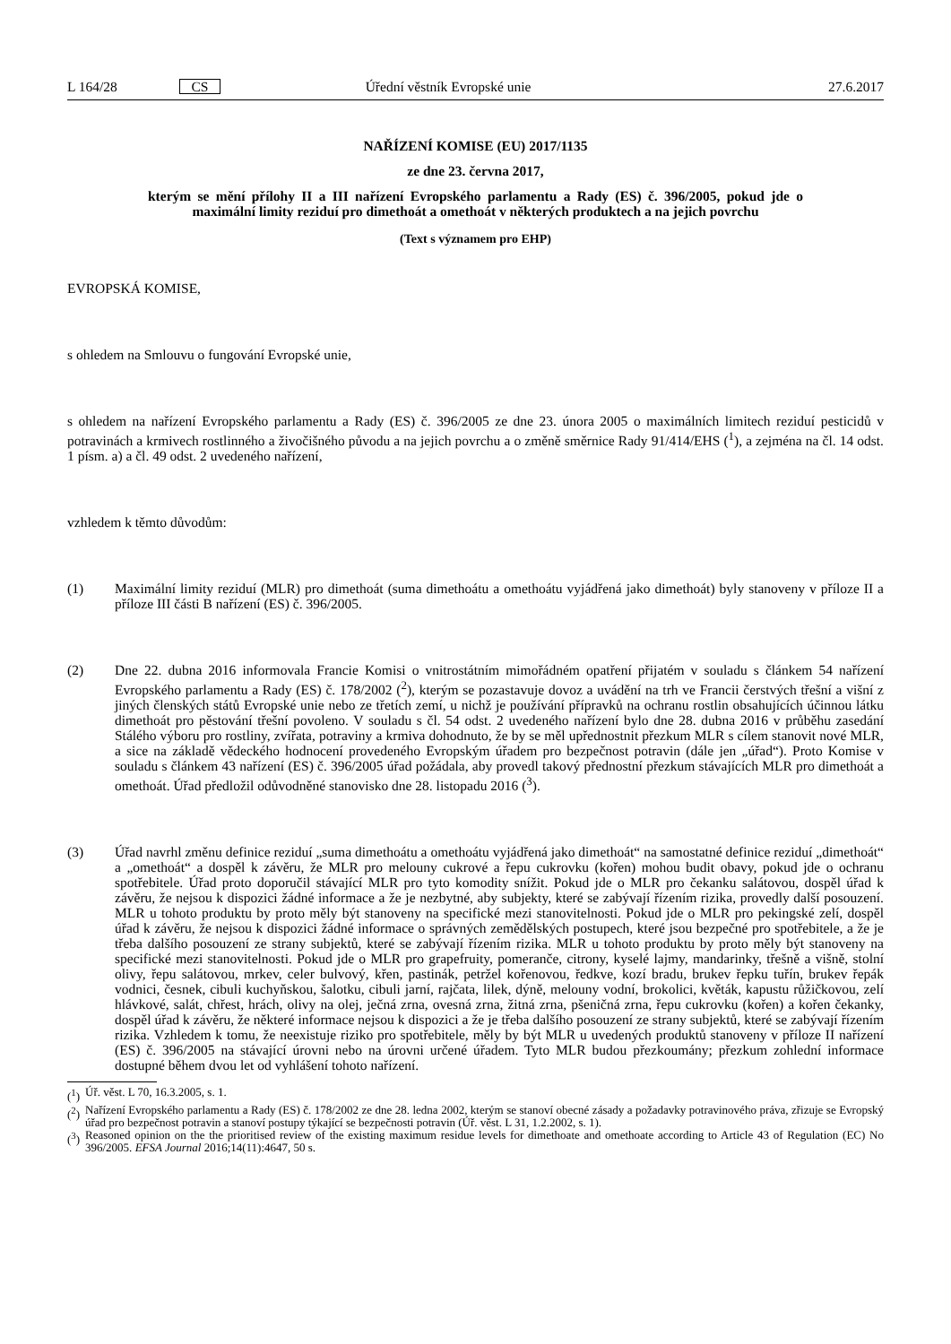L 164/28 CS Úřední věstník Evropské unie 27.6.2017
NAŘÍZENÍ KOMISE (EU) 2017/1135
ze dne 23. června 2017,
kterým se mění přílohy II a III nařízení Evropského parlamentu a Rady (ES) č. 396/2005, pokud jde o maximální limity reziduí pro dimethoát a omethoát v některých produktech a na jejich povrchu
(Text s významem pro EHP)
EVROPSKÁ KOMISE,
s ohledem na Smlouvu o fungování Evropské unie,
s ohledem na nařízení Evropského parlamentu a Rady (ES) č. 396/2005 ze dne 23. února 2005 o maximálních limitech reziduí pesticidů v potravinách a krmivech rostlinného a živočišného původu a na jejich povrchu a o změně směrnice Rady 91/414/EHS (<sup>1</sup>), a zejména na čl. 14 odst. 1 písm. a) a čl. 49 odst. 2 uvedeného nařízení,
vzhledem k těmto důvodům:
(1) Maximální limity reziduí (MLR) pro dimethoát (suma dimethoátu a omethoátu vyjádřená jako dimethoát) byly stanoveny v příloze II a příloze III části B nařízení (ES) č. 396/2005.
(2) Dne 22. dubna 2016 informovala Francie Komisi o vnitrostátním mimořádném opatření přijatém v souladu s článkem 54 nařízení Evropského parlamentu a Rady (ES) č. 178/2002 (<sup>2</sup>), kterým se pozastavuje dovoz a uvádění na trh ve Francii čerstvých třešní a višní z jiných členských států Evropské unie nebo ze třetích zemí, u nichž je používání přípravků na ochranu rostlin obsahujících účinnou látku dimethoát pro pěstování třešní povoleno. V souladu s čl. 54 odst. 2 uvedeného nařízení bylo dne 28. dubna 2016 v průběhu zasedání Stálého výboru pro rostliny, zvířata, potraviny a krmiva dohodnuto, že by se měl upřednostnit přezkum MLR s cílem stanovit nové MLR, a sice na základě vědeckého hodnocení provedeného Evropským úřadem pro bezpečnost potravin (dále jen „úřad“). Proto Komise v souladu s článkem 43 nařízení (ES) č. 396/2005 úřad požádala, aby provedl takový přednostní přezkum stávajících MLR pro dimethoát a omethoát. Úřad předložil odůvodněné stanovisko dne 28. listopadu 2016 (<sup>3</sup>).
(3) Úřad navrhl změnu definice reziduí „suma dimethoátu a omethoátu vyjádřená jako dimethoát“ na samostatné definice reziduí „dimethoát“ a „omethoát“ a dospěl k závěru, že MLR pro melouny cukrové a řepu cukrovku (kořen) mohou budit obavy, pokud jde o ochranu spotřebitele. Úřad proto doporučil stávající MLR pro tyto komodity snížit. Pokud jde o MLR pro čekanku salátovou, dospěl úřad k závěru, že nejsou k dispozici žádné informace a že je nezbytné, aby subjekty, které se zabývají řízením rizika, provedly další posouzení. MLR u tohoto produktu by proto měly být stanoveny na specifické mezi stanovitelnosti. Pokud jde o MLR pro pekingské zelí, dospěl úřad k závěru, že nejsou k dispozici žádné informace o správných zemědělských postupech, které jsou bezpečné pro spotřebitele, a že je třeba dalšího posouzení ze strany subjektů, které se zabývají řízením rizika. MLR u tohoto produktu by proto měly být stanoveny na specifické mezi stanovitelnosti. Pokud jde o MLR pro grapefruity, pomeranče, citrony, kyselé lajmy, mandarinky, třešně a višně, stolní olivy, řepu salátovou, mrkev, celer bulvový, křen, pastinák, petržel kořenovou, ředkve, kozí bradu, brukev řepku tuřín, brukev řepák vodnici, česnek, cibuli kuchyňskou, šalotku, cibuli jarní, rajčata, lilek, dýně, melouny vodní, brokolici, květák, kapustu růžičkovou, zelí hlávkové, salát, chřest, hrách, olivy na olej, ječná zrna, ovesná zrna, žitná zrna, pšeničná zrna, řepu cukrovku (kořen) a kořen čekanky, dospěl úřad k závěru, že některé informace nejsou k dispozici a že je třeba dalšího posouzení ze strany subjektů, které se zabývají řízením rizika. Vzhledem k tomu, že neexistuje riziko pro spotřebitele, měly by být MLR u uvedených produktů stanoveny v příloze II nařízení (ES) č. 396/2005 na stávající úrovni nebo na úrovni určené úřadem. Tyto MLR budou přezkoumány; přezkum zohlední informace dostupné během dvou let od vyhlášení tohoto nařízení.
(<sup>1</sup>) Úř. věst. L 70, 16.3.2005, s. 1.
(<sup>2</sup>) Nařízení Evropského parlamentu a Rady (ES) č. 178/2002 ze dne 28. ledna 2002, kterým se stanoví obecné zásady a požadavky potravinového práva, zřizuje se Evropský úřad pro bezpečnost potravin a stanoví postupy týkající se bezpečnosti potravin (Úř. věst. L 31, 1.2.2002, s. 1).
(<sup>3</sup>) Reasoned opinion on the the prioritised review of the existing maximum residue levels for dimethoate and omethoate according to Article 43 of Regulation (EC) No 396/2005. EFSA Journal 2016;14(11):4647, 50 s.